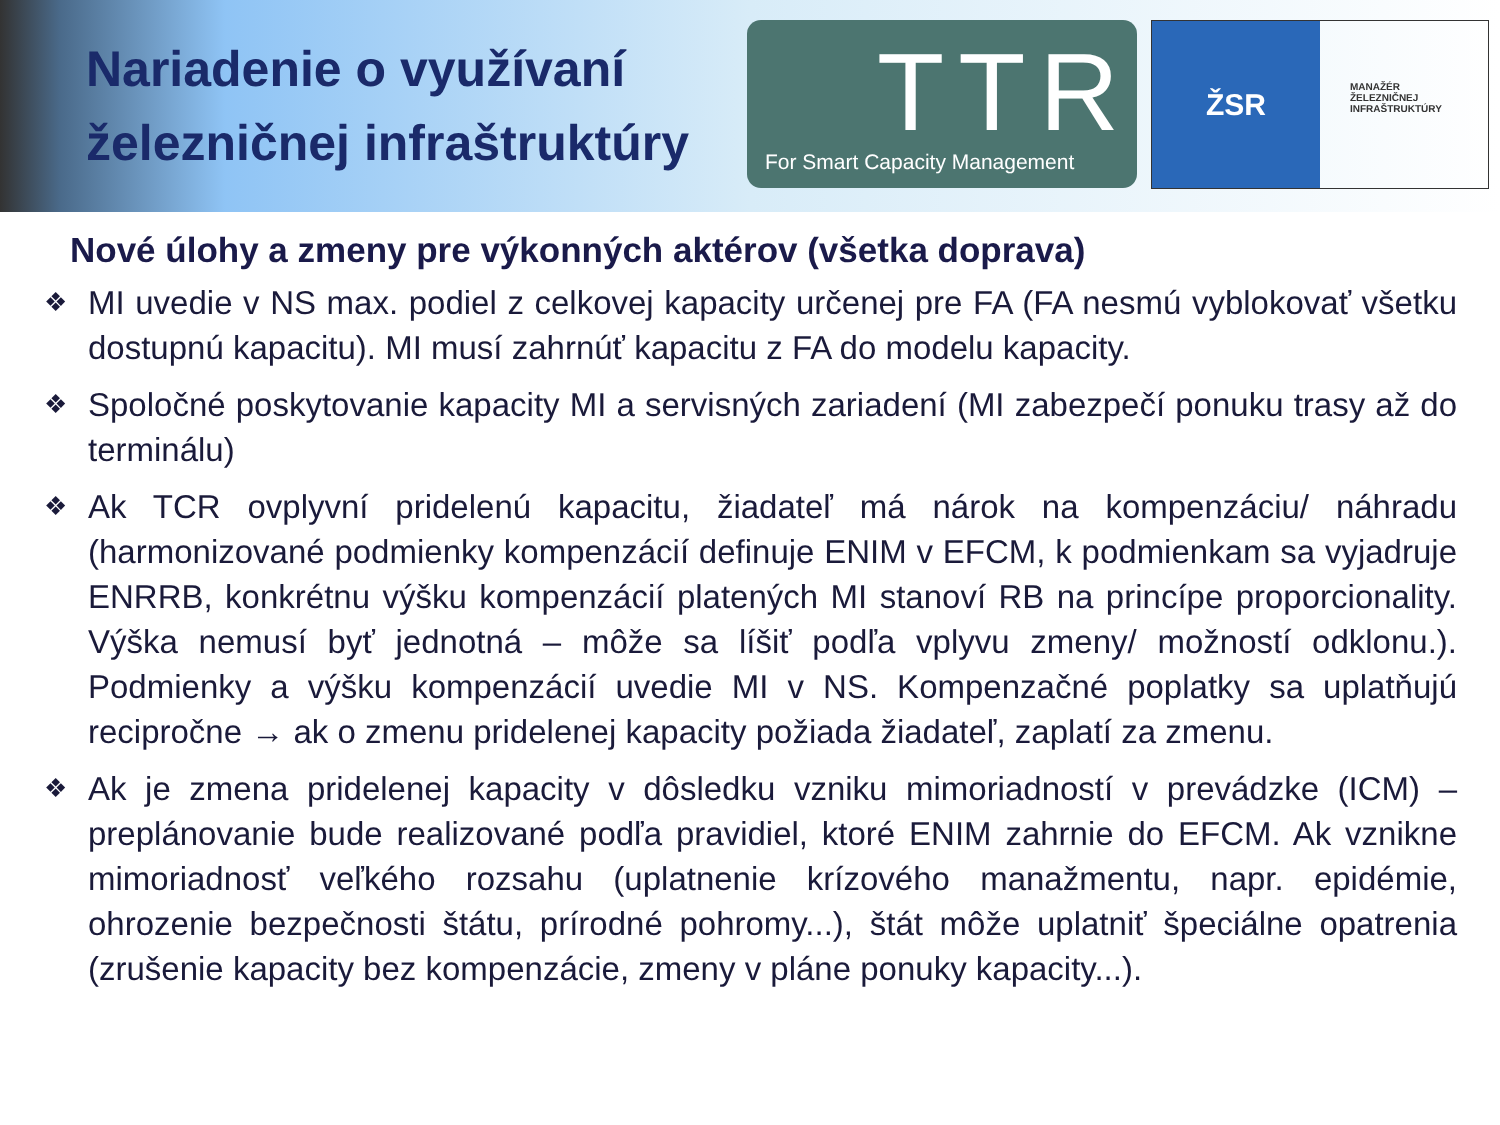Nariadenie o využívaní železničnej infraštruktúry
TTR
For Smart Capacity Management
ŽSR
MANAŽÉR
ŽELEZNIČNEJ
INFRAŠTRUKTÚRY
Nové úlohy a zmeny pre výkonných aktérov (všetka doprava)
❖ MI uvedie v NS max. podiel z celkovej kapacity určenej pre FA (FA nesmú vyblokovať všetku dostupnú kapacitu). MI musí zahrnúť kapacitu z FA do modelu kapacity.
❖ Spoločné poskytovanie kapacity MI a servisných zariadení (MI zabezpečí ponuku trasy až do terminálu)
❖ Ak TCR ovplyvní pridelenú kapacitu, žiadateľ má nárok na kompenzáciu/ náhradu (harmonizované podmienky kompenzácií definuje ENIM v EFCM, k podmienkam sa vyjadruje ENRRB, konkrétnu výšku kompenzácií platených MI stanoví RB na princípe proporcionality. Výška nemusí byť jednotná – môže sa líšiť podľa vplyvu zmeny/ možností odklonu.). Podmienky a výšku kompenzácií uvedie MI v NS. Kompenzačné poplatky sa uplatňujú recipročne → ak o zmenu pridelenej kapacity požiada žiadateľ, zaplatí za zmenu.
❖ Ak je zmena pridelenej kapacity v dôsledku vzniku mimoriadností v prevádzke (ICM) – preplánovanie bude realizované podľa pravidiel, ktoré ENIM zahrnie do EFCM. Ak vznikne mimoriadnosť veľkého rozsahu (uplatnenie krízového manažmentu, napr. epidémie, ohrozenie bezpečnosti štátu, prírodné pohromy...), štát môže uplatniť špeciálne opatrenia (zrušenie kapacity bez kompenzácie, zmeny v pláne ponuky kapacity...).